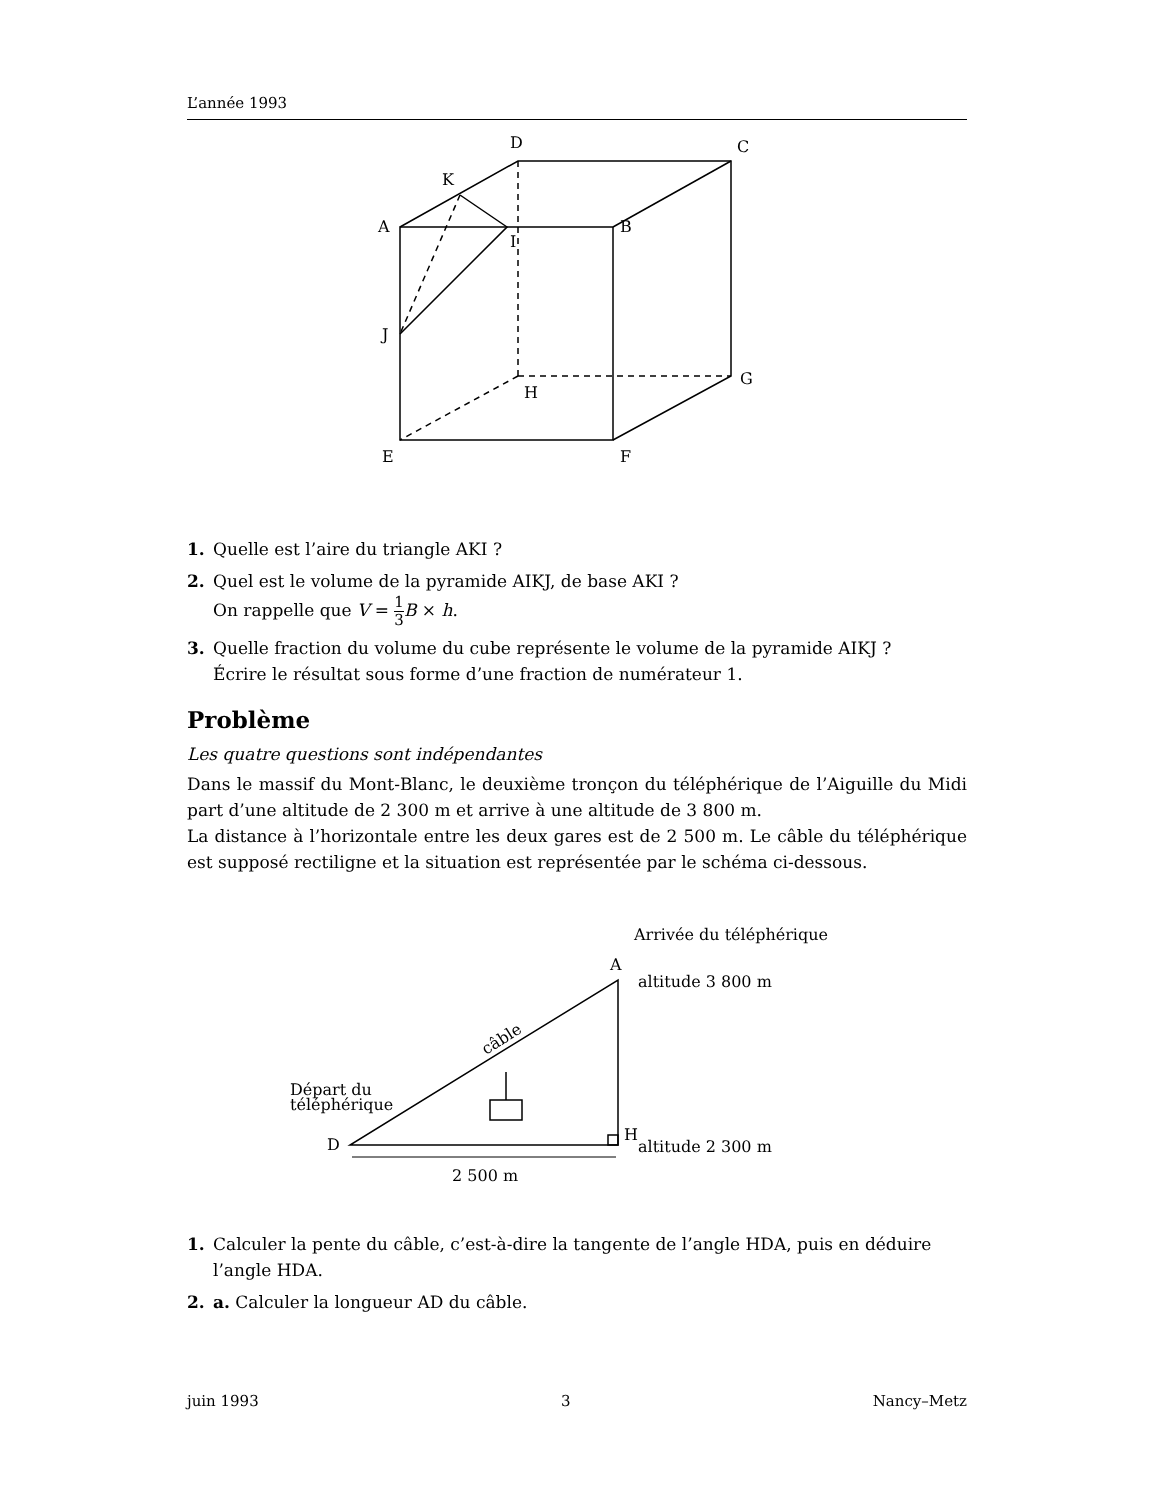L’année 1993
D
C
K
A
I
B
J
G
H
E
F
1. Quelle est l’aire du triangle AKI ?
2. Quel est le volume de la pyramide AIKJ, de base AKI ?
On rappelle que V = 1 3 B × h.
3. Quelle fraction du volume du cube représente le volume de la pyramide AIKJ ?
Écrire le résultat sous forme d’une fraction de numérateur 1.
Problème
Les quatre questions sont indépendantes
Dans le massif du Mont-Blanc, le deuxième tronçon du téléphérique de l’Aiguille du Midi part d’une altitude de 2 300 m et arrive à une altitude de 3 800 m.
La distance à l’horizontale entre les deux gares est de 2 500 m. Le câble du téléphérique est supposé rectiligne et la situation est représentée par le schéma ci-dessous.
Arrivée du téléphérique
A
altitude 3 800 m
câble
Départ du
téléphérique
D
H
altitude 2 300 m
2 500 m
1. Calculer la pente du câble, c’est-à-dire la tangente de l’angle HDA, puis en déduire l’angle HDA.
2. a. Calculer la longueur AD du câble.
juin 1993 3 Nancy–Metz